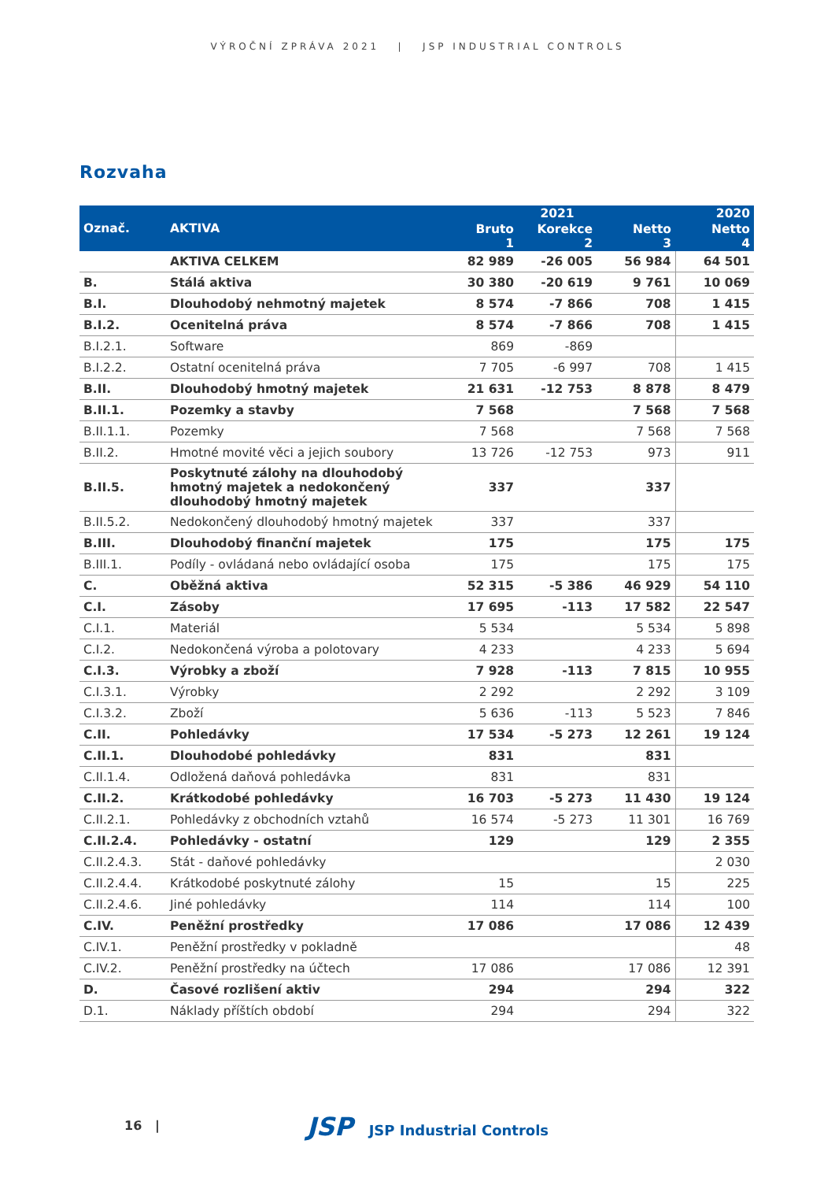VÝROČNÍ ZPRÁVA 2021 | JSP INDUSTRIAL CONTROLS
Rozvaha
| Označ. | AKTIVA | 2021 | | | 2020 |
| --- | --- | --- | --- | --- | --- |
| | | Bruto 1 | Korekce 2 | Netto 3 | Netto 4 |
| | AKTIVA CELKEM | 82 989 | -26 005 | 56 984 | 64 501 |
| B. | Stálá aktiva | 30 380 | -20 619 | 9 761 | 10 069 |
| B.I. | Dlouhodobý nehmotný majetek | 8 574 | -7 866 | 708 | 1 415 |
| B.I.2. | Ocenitelná práva | 8 574 | -7 866 | 708 | 1 415 |
| B.I.2.1. | Software | 869 | -869 | | |
| B.I.2.2. | Ostatní ocenitelná práva | 7 705 | -6 997 | 708 | 1 415 |
| B.II. | Dlouhodobý hmotný majetek | 21 631 | -12 753 | 8 878 | 8 479 |
| B.II.1. | Pozemky a stavby | 7 568 | | 7 568 | 7 568 |
| B.II.1.1. | Pozemky | 7 568 | | 7 568 | 7 568 |
| B.II.2. | Hmotné movité věci a jejich soubory | 13 726 | -12 753 | 973 | 911 |
| B.II.5. | Poskytnuté zálohy na dlouhodobý hmotný majetek a nedokončený dlouhodobý hmotný majetek | 337 | | 337 | |
| B.II.5.2. | Nedokončený dlouhodobý hmotný majetek | 337 | | 337 | |
| B.III. | Dlouhodobý finanční majetek | 175 | | 175 | 175 |
| B.III.1. | Podíly - ovládaná nebo ovládající osoba | 175 | | 175 | 175 |
| C. | Oběžná aktiva | 52 315 | -5 386 | 46 929 | 54 110 |
| C.I. | Zásoby | 17 695 | -113 | 17 582 | 22 547 |
| C.I.1. | Materiál | 5 534 | | 5 534 | 5 898 |
| C.I.2. | Nedokončená výroba a polotovary | 4 233 | | 4 233 | 5 694 |
| C.I.3. | Výrobky a zboží | 7 928 | -113 | 7 815 | 10 955 |
| C.I.3.1. | Výrobky | 2 292 | | 2 292 | 3 109 |
| C.I.3.2. | Zboží | 5 636 | -113 | 5 523 | 7 846 |
| C.II. | Pohledávky | 17 534 | -5 273 | 12 261 | 19 124 |
| C.II.1. | Dlouhodobé pohledávky | 831 | | 831 | |
| C.II.1.4. | Odložená daňová pohledávka | 831 | | 831 | |
| C.II.2. | Krátkodobé pohledávky | 16 703 | -5 273 | 11 430 | 19 124 |
| C.II.2.1. | Pohledávky z obchodních vztahů | 16 574 | -5 273 | 11 301 | 16 769 |
| C.II.2.4. | Pohledávky - ostatní | 129 | | 129 | 2 355 |
| C.II.2.4.3. | Stát - daňové pohledávky | | | | 2 030 |
| C.II.2.4.4. | Krátkodobé poskytnuté zálohy | 15 | | 15 | 225 |
| C.II.2.4.6. | Jiné pohledávky | 114 | | 114 | 100 |
| C.IV. | Peněžní prostředky | 17 086 | | 17 086 | 12 439 |
| C.IV.1. | Peněžní prostředky v pokladně | | | | 48 |
| C.IV.2. | Peněžní prostředky na účtech | 17 086 | | 17 086 | 12 391 |
| D. | Časové rozlišení aktiv | 294 | | 294 | 322 |
| D.1. | Náklady příštích období | 294 | | 294 | 322 |
16 | JSP JSP Industrial Controls